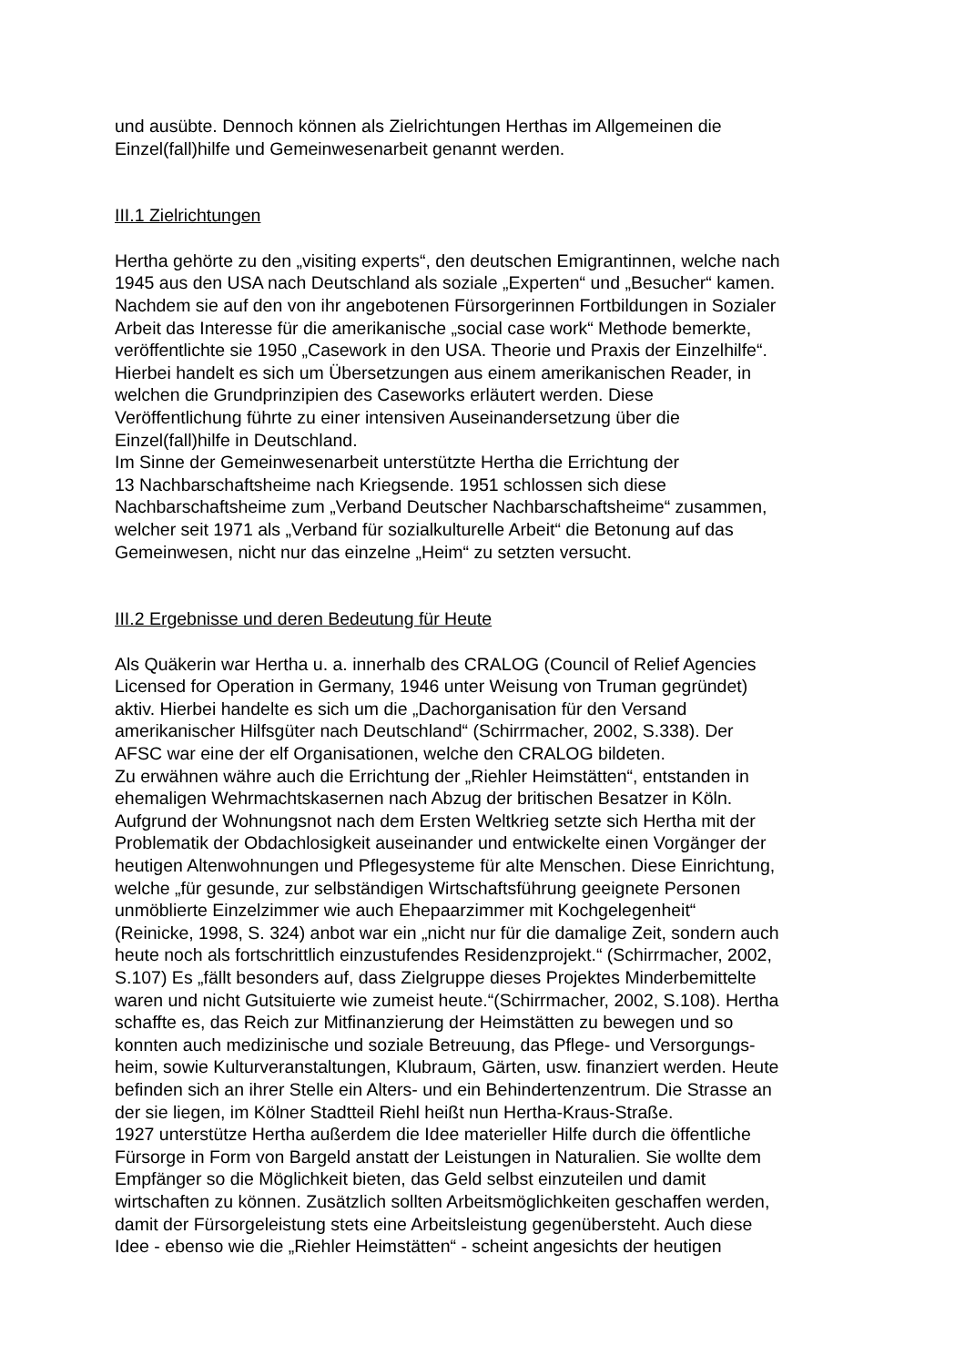und ausübte. Dennoch können als Zielrichtungen Herthas im Allgemeinen die
Einzel(fall)hilfe und Gemeinwesenarbeit genannt werden.
III.1 Zielrichtungen
Hertha gehörte zu den „visiting experts“, den deutschen Emigrantinnen, welche nach
1945 aus den USA nach Deutschland als soziale „Experten“ und „Besucher“ kamen.
Nachdem sie auf den von ihr angebotenen Fürsorgerinnen Fortbildungen in Sozialer
Arbeit das Interesse für die amerikanische „social case work“ Methode bemerkte,
veröffentlichte sie 1950 „Casework in den USA. Theorie und Praxis der Einzelhilfe“.
Hierbei handelt es sich um Übersetzungen aus einem amerikanischen Reader, in
welchen die Grundprinzipien des Caseworks erläutert werden. Diese
Veröffentlichung führte zu einer intensiven Auseinandersetzung über die
Einzel(fall)hilfe in Deutschland.
Im Sinne der Gemeinwesenarbeit unterstützte Hertha die Errichtung der
13 Nachbarschaftsheime nach Kriegsende. 1951 schlossen sich diese
Nachbarschaftsheime zum „Verband Deutscher Nachbarschaftsheime“ zusammen,
welcher seit 1971 als „Verband für sozialkulturelle Arbeit“ die Betonung auf das
Gemeinwesen, nicht nur das einzelne „Heim“ zu setzten versucht.
III.2 Ergebnisse und deren Bedeutung für Heute
Als Quäkerin war Hertha u. a. innerhalb des CRALOG (Council of Relief Agencies
Licensed for Operation in Germany, 1946 unter Weisung von Truman gegründet)
aktiv. Hierbei handelte es sich um die „Dachorganisation für den Versand
amerikanischer Hilfsgüter nach Deutschland“ (Schirrmacher, 2002, S.338). Der
AFSC war eine der elf Organisationen, welche den CRALOG bildeten.
Zu erwähnen währe auch die Errichtung der „Riehler Heimstätten“, entstanden in
ehemaligen Wehrmachtskasernen nach Abzug der britischen Besatzer in Köln.
Aufgrund der Wohnungsnot nach dem Ersten Weltkrieg setzte sich Hertha mit der
Problematik der Obdachlosigkeit auseinander und entwickelte einen Vorgänger der
heutigen Altenwohnungen und Pflegesysteme für alte Menschen. Diese Einrichtung,
welche „für gesunde, zur selbständigen Wirtschaftsführung geeignete Personen
unmöblierte Einzelzimmer wie auch Ehepaarzimmer mit Kochgelegenheit“
(Reinicke, 1998, S. 324) anbot war ein „nicht nur für die damalige Zeit, sondern auch
heute noch als fortschrittlich einzustufendes Residenzprojekt.“ (Schirrmacher, 2002,
S.107) Es „fällt besonders auf, dass Zielgruppe dieses Projektes Minderbemittelte
waren und nicht Gutsituierte wie zumeist heute.“(Schirrmacher, 2002, S.108). Hertha
schaffte es, das Reich zur Mitfinanzierung der Heimstätten zu bewegen und so
konnten auch medizinische und soziale Betreuung, das Pflege- und Versorgungs-
heim, sowie Kulturveranstaltungen, Klubraum, Gärten, usw. finanziert werden. Heute
befinden sich an ihrer Stelle ein Alters- und ein Behindertenzentrum. Die Strasse an
der sie liegen, im Kölner Stadtteil Riehl heißt nun Hertha-Kraus-Straße.
1927 unterstütze Hertha außerdem die Idee materieller Hilfe durch die öffentliche
Fürsorge in Form von Bargeld anstatt der Leistungen in Naturalien. Sie wollte dem
Empfänger so die Möglichkeit bieten, das Geld selbst einzuteilen und damit
wirtschaften zu können. Zusätzlich sollten Arbeitsmöglichkeiten geschaffen werden,
damit der Fürsorgeleistung stets eine Arbeitsleistung gegenübersteht. Auch diese
Idee - ebenso wie die „Riehler Heimstätten“ - scheint angesichts der heutigen